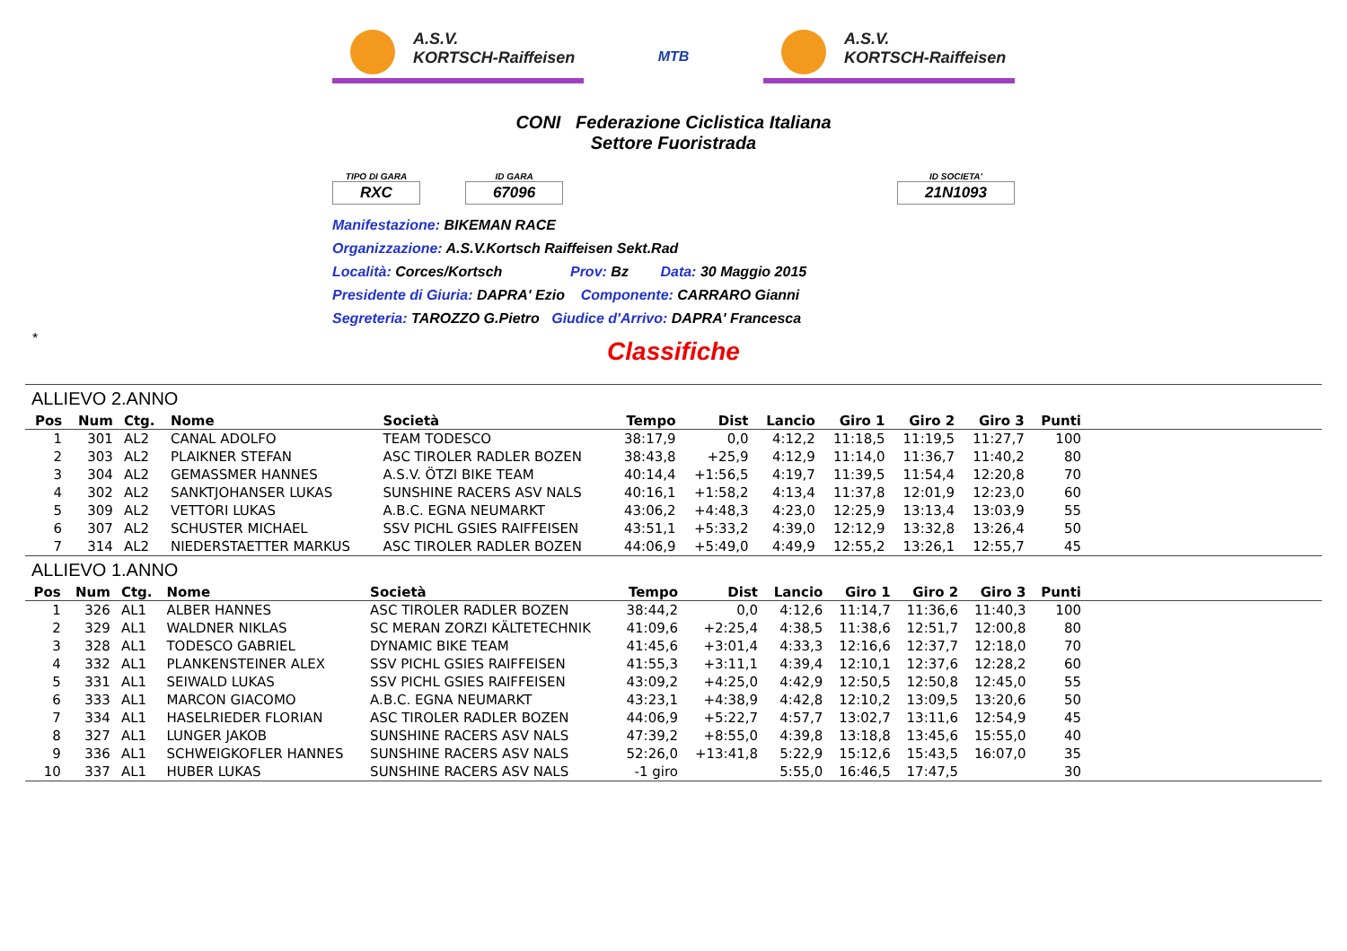A.S.V.
KORTSCH-Raiffeisen
MTB
A.S.V.
KORTSCH-Raiffeisen
CONI Federazione Ciclistica Italiana
Settore Fuoristrada
TIPO DI GARA
RXC
ID GARA
67096
ID SOCIETA'
21N1093
Manifestazione: BIKEMAN RACE
Organizzazione: A.S.V.Kortsch Raiffeisen Sekt.Rad
Località: Corces/Kortsch Prov: Bz Data: 30 Maggio 2015
Presidente di Giuria: DAPRA' Ezio Componente: CARRARO Gianni
Segreteria: TAROZZO G.Pietro Giudice d'Arrivo: DAPRA' Francesca
*
Classifiche
ALLIEVO 2.ANNO
| Pos | Num | Ctg. | Nome | Società | Tempo | Dist | Lancio | Giro 1 | Giro 2 | Giro 3 | Punti | |
| --- | --- | --- | --- | --- | --- | --- | --- | --- | --- | --- | --- | --- |
| 1 | 301 | AL2 | CANAL ADOLFO | TEAM TODESCO | 38:17,9 | 0,0 | 4:12,2 | 11:18,5 | 11:19,5 | 11:27,7 | 100 | |
| 2 | 303 | AL2 | PLAIKNER STEFAN | ASC TIROLER RADLER BOZEN | 38:43,8 | +25,9 | 4:12,9 | 11:14,0 | 11:36,7 | 11:40,2 | 80 | |
| 3 | 304 | AL2 | GEMASSMER HANNES | A.S.V. ÖTZI BIKE TEAM | 40:14,4 | +1:56,5 | 4:19,7 | 11:39,5 | 11:54,4 | 12:20,8 | 70 | |
| 4 | 302 | AL2 | SANKTJOHANSER LUKAS | SUNSHINE RACERS ASV NALS | 40:16,1 | +1:58,2 | 4:13,4 | 11:37,8 | 12:01,9 | 12:23,0 | 60 | |
| 5 | 309 | AL2 | VETTORI LUKAS | A.B.C. EGNA NEUMARKT | 43:06,2 | +4:48,3 | 4:23,0 | 12:25,9 | 13:13,4 | 13:03,9 | 55 | |
| 6 | 307 | AL2 | SCHUSTER MICHAEL | SSV PICHL GSIES RAIFFEISEN | 43:51,1 | +5:33,2 | 4:39,0 | 12:12,9 | 13:32,8 | 13:26,4 | 50 | |
| 7 | 314 | AL2 | NIEDERSTAETTER MARKUS | ASC TIROLER RADLER BOZEN | 44:06,9 | +5:49,0 | 4:49,9 | 12:55,2 | 13:26,1 | 12:55,7 | 45 | |
ALLIEVO 1.ANNO
| Pos | Num | Ctg. | Nome | Società | Tempo | Dist | Lancio | Giro 1 | Giro 2 | Giro 3 | Punti | |
| --- | --- | --- | --- | --- | --- | --- | --- | --- | --- | --- | --- | --- |
| 1 | 326 | AL1 | ALBER HANNES | ASC TIROLER RADLER BOZEN | 38:44,2 | 0,0 | 4:12,6 | 11:14,7 | 11:36,6 | 11:40,3 | 100 | |
| 2 | 329 | AL1 | WALDNER NIKLAS | SC MERAN ZORZI KÄLTETECHNIK | 41:09,6 | +2:25,4 | 4:38,5 | 11:38,6 | 12:51,7 | 12:00,8 | 80 | |
| 3 | 328 | AL1 | TODESCO GABRIEL | DYNAMIC BIKE TEAM | 41:45,6 | +3:01,4 | 4:33,3 | 12:16,6 | 12:37,7 | 12:18,0 | 70 | |
| 4 | 332 | AL1 | PLANKENSTEINER ALEX | SSV PICHL GSIES RAIFFEISEN | 41:55,3 | +3:11,1 | 4:39,4 | 12:10,1 | 12:37,6 | 12:28,2 | 60 | |
| 5 | 331 | AL1 | SEIWALD LUKAS | SSV PICHL GSIES RAIFFEISEN | 43:09,2 | +4:25,0 | 4:42,9 | 12:50,5 | 12:50,8 | 12:45,0 | 55 | |
| 6 | 333 | AL1 | MARCON GIACOMO | A.B.C. EGNA NEUMARKT | 43:23,1 | +4:38,9 | 4:42,8 | 12:10,2 | 13:09,5 | 13:20,6 | 50 | |
| 7 | 334 | AL1 | HASELRIEDER FLORIAN | ASC TIROLER RADLER BOZEN | 44:06,9 | +5:22,7 | 4:57,7 | 13:02,7 | 13:11,6 | 12:54,9 | 45 | |
| 8 | 327 | AL1 | LUNGER JAKOB | SUNSHINE RACERS ASV NALS | 47:39,2 | +8:55,0 | 4:39,8 | 13:18,8 | 13:45,6 | 15:55,0 | 40 | |
| 9 | 336 | AL1 | SCHWEIGKOFLER HANNES | SUNSHINE RACERS ASV NALS | 52:26,0 | +13:41,8 | 5:22,9 | 15:12,6 | 15:43,5 | 16:07,0 | 35 | |
| 10 | 337 | AL1 | HUBER LUKAS | SUNSHINE RACERS ASV NALS | -1 giro | | 5:55,0 | 16:46,5 | 17:47,5 | | 30 | |